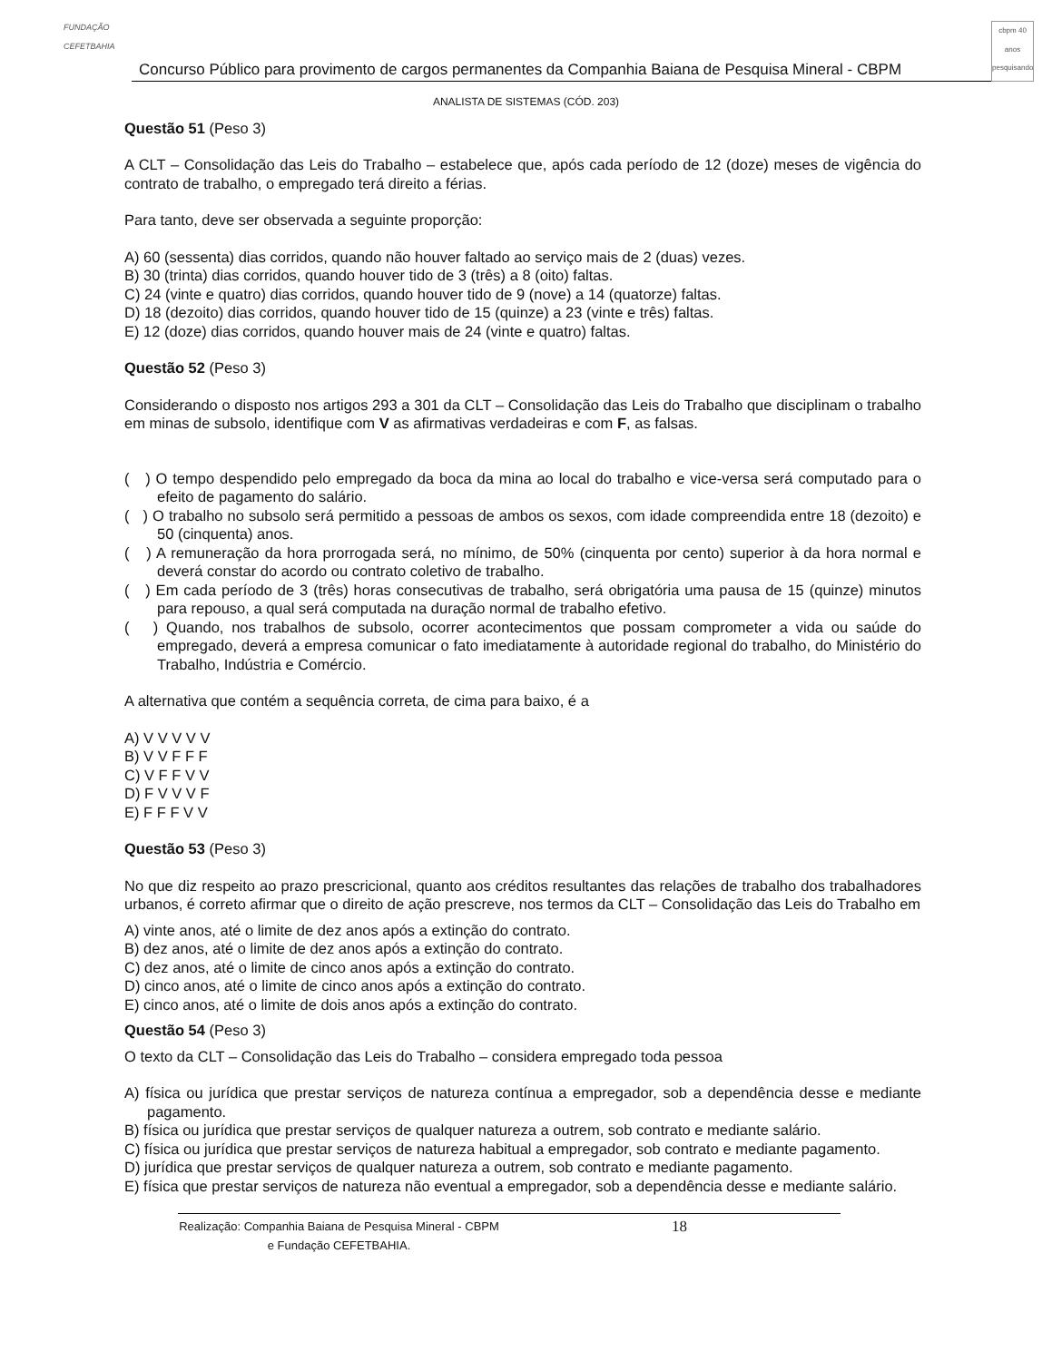FUNDAÇÃO CEFETBAHIA
Concurso Público para provimento de cargos permanentes da Companhia Baiana de Pesquisa Mineral - CBPM
cbpm 40 anos pesquisando
ANALISTA DE SISTEMAS (CÓD. 203)
Questão 51 (Peso 3)
A CLT – Consolidação das Leis do Trabalho – estabelece que, após cada período de 12 (doze) meses de vigência do contrato de trabalho, o empregado terá direito a férias.
Para tanto, deve ser observada a seguinte proporção:
A) 60 (sessenta) dias corridos, quando não houver faltado ao serviço mais de 2 (duas) vezes.
B) 30 (trinta) dias corridos, quando houver tido de 3 (três) a 8 (oito) faltas.
C) 24 (vinte e quatro) dias corridos, quando houver tido de 9 (nove) a 14 (quatorze) faltas.
D) 18 (dezoito) dias corridos, quando houver tido de 15 (quinze) a 23 (vinte e três) faltas.
E) 12 (doze) dias corridos, quando houver mais de 24 (vinte e quatro) faltas.
Questão 52 (Peso 3)
Considerando o disposto nos artigos 293 a 301 da CLT – Consolidação das Leis do Trabalho que disciplinam o trabalho em minas de subsolo, identifique com V as afirmativas verdadeiras e com F, as falsas.
( ) O tempo despendido pelo empregado da boca da mina ao local do trabalho e vice-versa será computado para o efeito de pagamento do salário.
( ) O trabalho no subsolo será permitido a pessoas de ambos os sexos, com idade compreendida entre 18 (dezoito) e 50 (cinquenta) anos.
( ) A remuneração da hora prorrogada será, no mínimo, de 50% (cinquenta por cento) superior à da hora normal e deverá constar do acordo ou contrato coletivo de trabalho.
( ) Em cada período de 3 (três) horas consecutivas de trabalho, será obrigatória uma pausa de 15 (quinze) minutos para repouso, a qual será computada na duração normal de trabalho efetivo.
( ) Quando, nos trabalhos de subsolo, ocorrer acontecimentos que possam comprometer a vida ou saúde do empregado, deverá a empresa comunicar o fato imediatamente à autoridade regional do trabalho, do Ministério do Trabalho, Indústria e Comércio.
A alternativa que contém a sequência correta, de cima para baixo, é a
A) V V V V V
B) V V F F F
C) V F F V V
D) F V V V F
E) F F F V V
Questão 53 (Peso 3)
No que diz respeito ao prazo prescricional, quanto aos créditos resultantes das relações de trabalho dos trabalhadores urbanos, é correto afirmar que o direito de ação prescreve, nos termos da CLT – Consolidação das Leis do Trabalho em
A) vinte anos, até o limite de dez anos após a extinção do contrato.
B) dez anos, até o limite de dez anos após a extinção do contrato.
C) dez anos, até o limite de cinco anos após a extinção do contrato.
D) cinco anos, até o limite de cinco anos após a extinção do contrato.
E) cinco anos, até o limite de dois anos após a extinção do contrato.
Questão 54 (Peso 3)
O texto da CLT – Consolidação das Leis do Trabalho – considera empregado toda pessoa
A) física ou jurídica que prestar serviços de natureza contínua a empregador, sob a dependência desse e mediante pagamento.
B) física ou jurídica que prestar serviços de qualquer natureza a outrem, sob contrato e mediante salário.
C) física ou jurídica que prestar serviços de natureza habitual a empregador, sob contrato e mediante pagamento.
D) jurídica que prestar serviços de qualquer natureza a outrem, sob contrato e mediante pagamento.
E) física que prestar serviços de natureza não eventual a empregador, sob a dependência desse e mediante salário.
Realização: Companhia Baiana de Pesquisa Mineral - CBPM e Fundação CEFETBAHIA. 18